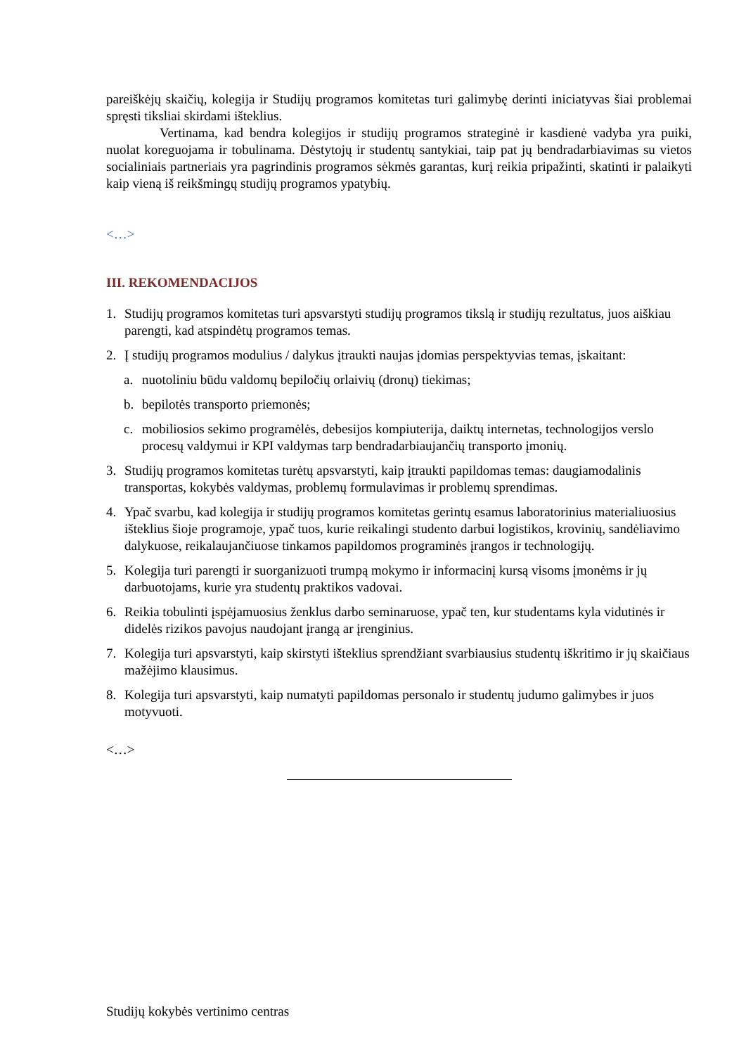pareiškėjų skaičių, kolegija ir Studijų programos komitetas turi galimybę derinti iniciatyvas šiai problemai spręsti tiksliai skirdami išteklius.
Vertinama, kad bendra kolegijos ir studijų programos strateginė ir kasdienė vadyba yra puiki, nuolat koreguojama ir tobulinama. Dėstytojų ir studentų santykiai, taip pat jų bendradarbiavimas su vietos socialiniais partneriais yra pagrindinis programos sėkmės garantas, kurį reikia pripažinti, skatinti ir palaikyti kaip vieną iš reikšmingų studijų programos ypatybių.
<…>
III. REKOMENDACIJOS
1. Studijų programos komitetas turi apsvarstyti studijų programos tikslą ir studijų rezultatus, juos aiškiau parengti, kad atspindėtų programos temas.
2. Į studijų programos modulius / dalykus įtraukti naujas įdomias perspektyvias temas, įskaitant:
a. nuotoliniu būdu valdomų bepiločių orlaivių (dronų) tiekimas;
b. bepilotės transporto priemonės;
c. mobiliosios sekimo programėlės, debesijos kompiuterija, daiktų internetas, technologijos verslo procesų valdymui ir KPI valdymas tarp bendradarbiaujančių transporto įmonių.
3. Studijų programos komitetas turėtų apsvarstyti, kaip įtraukti papildomas temas: daugiamodalinis transportas, kokybės valdymas, problemų formulavimas ir problemų sprendimas.
4. Ypač svarbu, kad kolegija ir studijų programos komitetas gerintų esamus laboratorinius materialiuosius išteklius šioje programoje, ypač tuos, kurie reikalingi studento darbui logistikos, krovinių, sandėliavimo dalykuose, reikalaujančiuose tinkamos papildomos programinės įrangos ir technologijų.
5. Kolegija turi parengti ir suorganizuoti trumpą mokymo ir informacinį kursą visoms įmonėms ir jų darbuotojams, kurie yra studentų praktikos vadovai.
6. Reikia tobulinti įspėjamuosius ženklus darbo seminaruose, ypač ten, kur studentams kyla vidutinės ir didelės rizikos pavojus naudojant įrangą ar įrenginius.
7. Kolegija turi apsvarstyti, kaip skirstyti išteklius sprendžiant svarbiausius studentų iškritimo ir jų skaičiaus mažėjimo klausimus.
8. Kolegija turi apsvarstyti, kaip numatyti papildomas personalo ir studentų judumo galimybes ir juos motyvuoti.
<…>
Studijų kokybės vertinimo centras